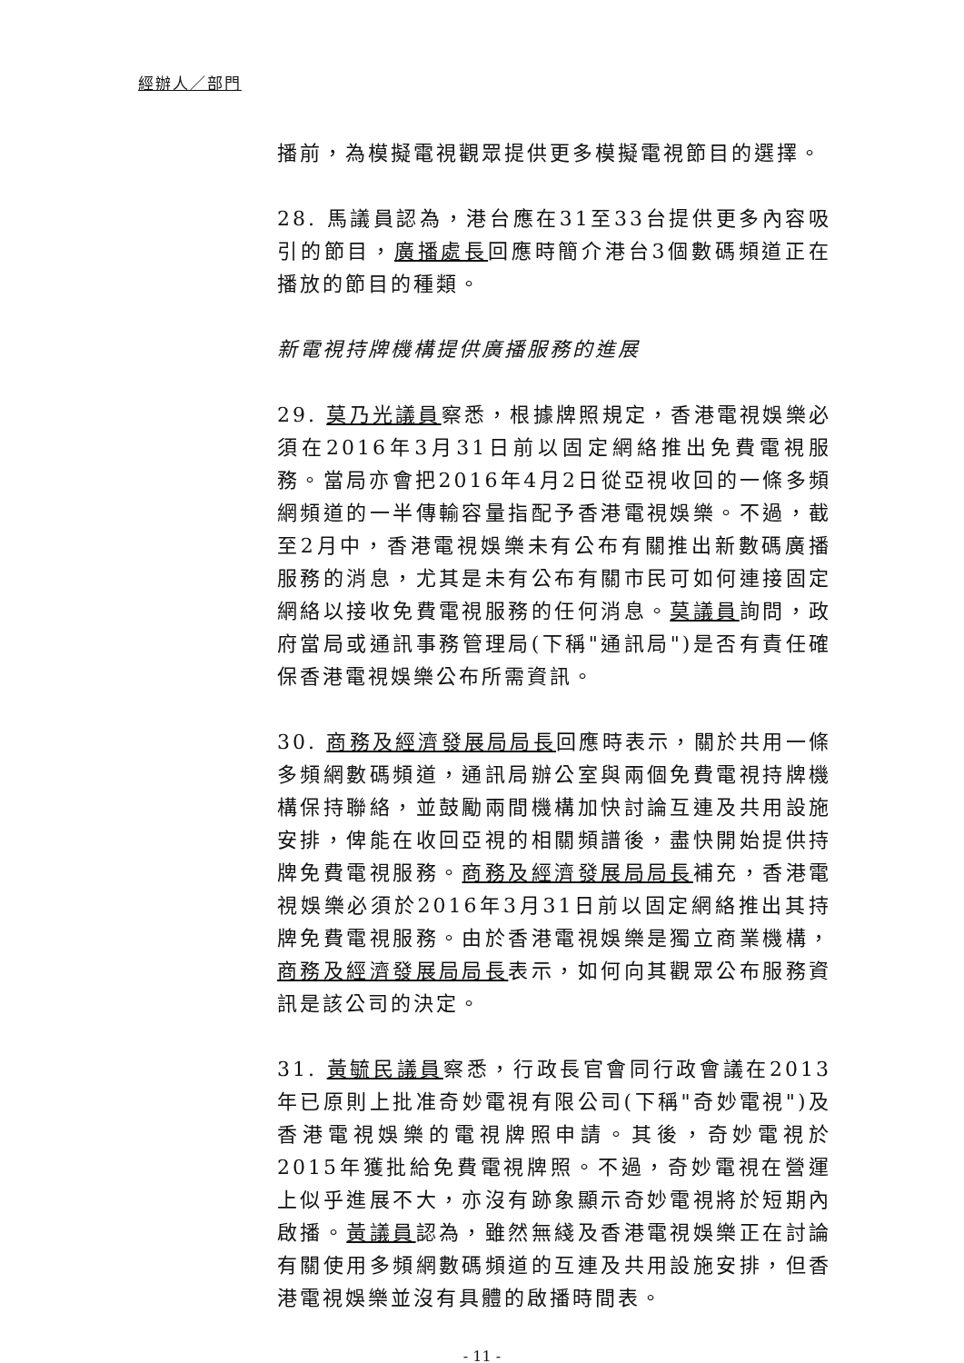經辦人／部門
播前，為模擬電視觀眾提供更多模擬電視節目的選擇。
28. 馬議員認為，港台應在31至33台提供更多內容吸引的節目，廣播處長回應時簡介港台3個數碼頻道正在播放的節目的種類。
新電視持牌機構提供廣播服務的進展
29. 莫乃光議員察悉，根據牌照規定，香港電視娛樂必須在2016年3月31日前以固定網絡推出免費電視服務。當局亦會把2016年4月2日從亞視收回的一條多頻網頻道的一半傳輸容量指配予香港電視娛樂。不過，截至2月中，香港電視娛樂未有公布有關推出新數碼廣播服務的消息，尤其是未有公布有關市民可如何連接固定網絡以接收免費電視服務的任何消息。莫議員詢問，政府當局或通訊事務管理局(下稱"通訊局")是否有責任確保香港電視娛樂公布所需資訊。
30. 商務及經濟發展局局長回應時表示，關於共用一條多頻網數碼頻道，通訊局辦公室與兩個免費電視持牌機構保持聯絡，並鼓勵兩間機構加快討論互連及共用設施安排，俾能在收回亞視的相關頻譜後，盡快開始提供持牌免費電視服務。商務及經濟發展局局長補充，香港電視娛樂必須於2016年3月31日前以固定網絡推出其持牌免費電視服務。由於香港電視娛樂是獨立商業機構，商務及經濟發展局局長表示，如何向其觀眾公布服務資訊是該公司的決定。
31. 黃毓民議員察悉，行政長官會同行政會議在2013年已原則上批准奇妙電視有限公司(下稱"奇妙電視")及香港電視娛樂的電視牌照申請。其後，奇妙電視於2015年獲批給免費電視牌照。不過，奇妙電視在營運上似乎進展不大，亦沒有跡象顯示奇妙電視將於短期內啟播。黃議員認為，雖然無綫及香港電視娛樂正在討論有關使用多頻網數碼頻道的互連及共用設施安排，但香港電視娛樂並沒有具體的啟播時間表。
- 11 -